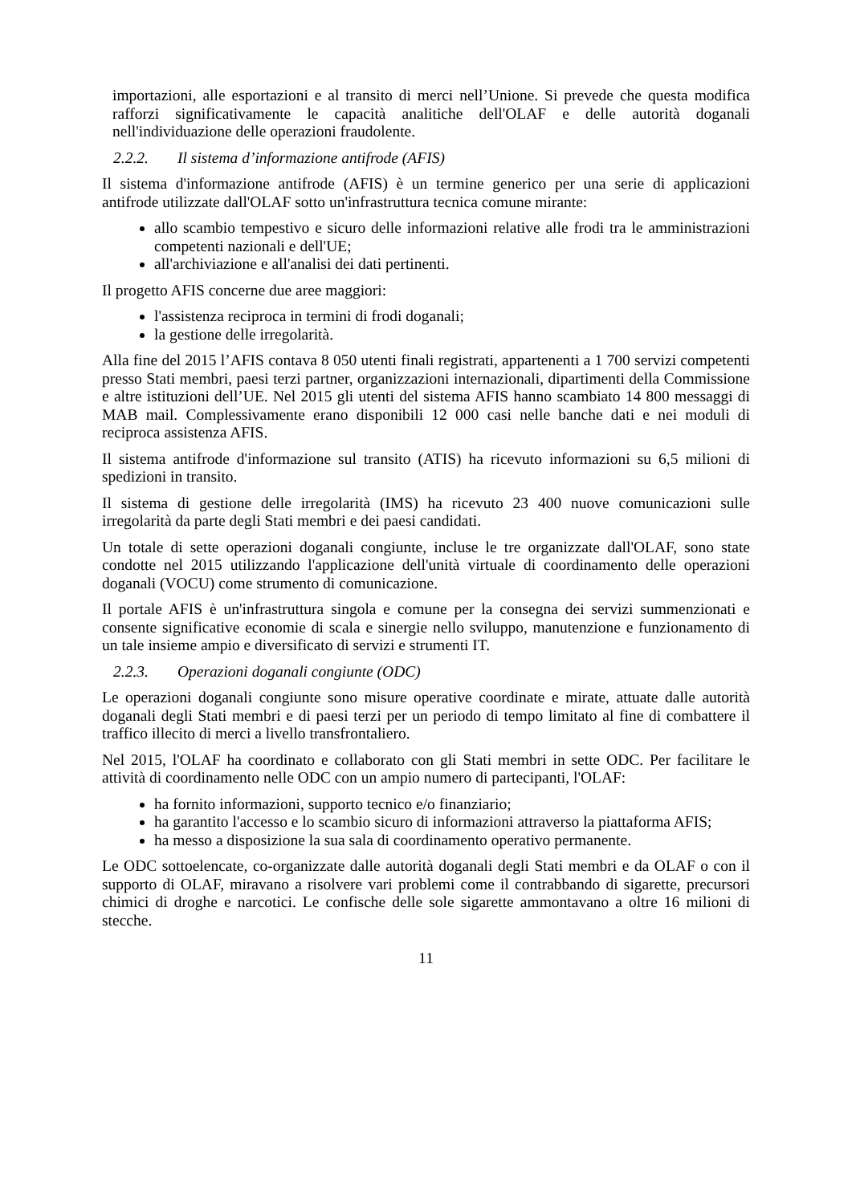importazioni, alle esportazioni e al transito di merci nell’Unione. Si prevede che questa modifica rafforzi significativamente le capacità analitiche dell'OLAF e delle autorità doganali nell'individuazione delle operazioni fraudolente.
2.2.2. Il sistema d’informazione antifrode (AFIS)
Il sistema d'informazione antifrode (AFIS) è un termine generico per una serie di applicazioni antifrode utilizzate dall'OLAF sotto un'infrastruttura tecnica comune mirante:
allo scambio tempestivo e sicuro delle informazioni relative alle frodi tra le amministrazioni competenti nazionali e dell'UE;
all'archiviazione e all'analisi dei dati pertinenti.
Il progetto AFIS concerne due aree maggiori:
l'assistenza reciproca in termini di frodi doganali;
la gestione delle irregolarità.
Alla fine del 2015 l’AFIS contava 8 050 utenti finali registrati, appartenenti a 1 700 servizi competenti presso Stati membri, paesi terzi partner, organizzazioni internazionali, dipartimenti della Commissione e altre istituzioni dell’UE. Nel 2015 gli utenti del sistema AFIS hanno scambiato 14 800 messaggi di MAB mail. Complessivamente erano disponibili 12 000 casi nelle banche dati e nei moduli di reciproca assistenza AFIS.
Il sistema antifrode d'informazione sul transito (ATIS) ha ricevuto informazioni su 6,5 milioni di spedizioni in transito.
Il sistema di gestione delle irregolarità (IMS) ha ricevuto 23 400 nuove comunicazioni sulle irregolarità da parte degli Stati membri e dei paesi candidati.
Un totale di sette operazioni doganali congiunte, incluse le tre organizzate dall'OLAF, sono state condotte nel 2015 utilizzando l'applicazione dell'unità virtuale di coordinamento delle operazioni doganali (VOCU) come strumento di comunicazione.
Il portale AFIS è un'infrastruttura singola e comune per la consegna dei servizi summenzionati e consente significative economie di scala e sinergie nello sviluppo, manutenzione e funzionamento di un tale insieme ampio e diversificato di servizi e strumenti IT.
2.2.3. Operazioni doganali congiunte (ODC)
Le operazioni doganali congiunte sono misure operative coordinate e mirate, attuate dalle autorità doganali degli Stati membri e di paesi terzi per un periodo di tempo limitato al fine di combattere il traffico illecito di merci a livello transfrontaliero.
Nel 2015, l'OLAF ha coordinato e collaborato con gli Stati membri in sette ODC. Per facilitare le attività di coordinamento nelle ODC con un ampio numero di partecipanti, l'OLAF:
ha fornito informazioni, supporto tecnico e/o finanziario;
ha garantito l'accesso e lo scambio sicuro di informazioni attraverso la piattaforma AFIS;
ha messo a disposizione la sua sala di coordinamento operativo permanente.
Le ODC sottoelencate, co-organizzate dalle autorità doganali degli Stati membri e da OLAF o con il supporto di OLAF, miravano a risolvere vari problemi come il contrabbando di sigarette, precursori chimici di droghe e narcotici. Le confische delle sole sigarette ammontavano a oltre 16 milioni di stecche.
11